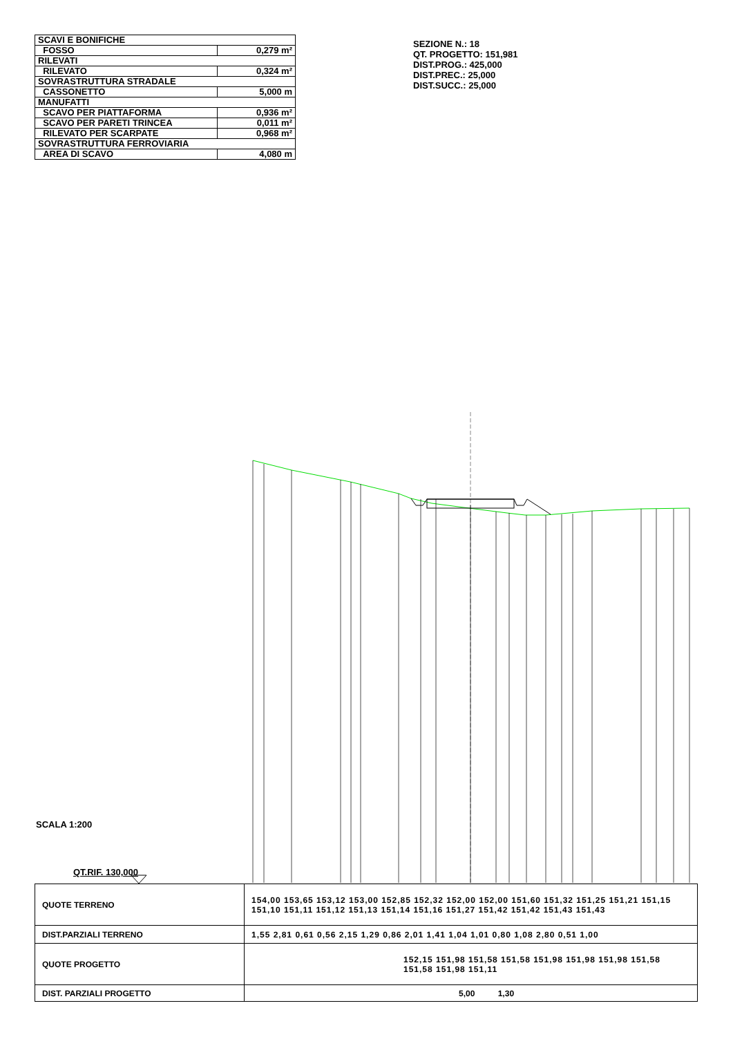| SCAVI E BONIFICHE | |
| FOSSO | 0,279 m² |
| RILEVATI | |
| RILEVATO | 0,324 m² |
| SOVRASTRUTTURA STRADALE | |
| CASSONETTO | 5,000 m |
| MANUFATTI | |
| SCAVO PER PIATTAFORMA | 0,936 m² |
| SCAVO PER PARETI TRINCEA | 0,011 m² |
| RILEVATO PER SCARPATE | 0,968 m² |
| SOVRASTRUTTURA FERROVIARIA | |
| AREA DI SCAVO | 4,080 m |
SEZIONE N.: 18
QT. PROGETTO: 151,981
DIST.PROG.: 425,000
DIST.PREC.: 25,000
DIST.SUCC.: 25,000
SCALA 1:200
QT.RIF. 130,000
| QUOTE TERRENO | 154,00 153,65 153,12 153,00 152,85 152,32 152,00 152,00 151,60 151,32 151,25 151,21 151,15 151,10 151,11 151,12 151,13 151,14 151,16 151,27 151,42 151,42 151,43 151,43 |
| DIST.PARZIALI TERRENO | 1,55 2,81 0,61 0,56 2,15 1,29 0,86 2,01 1,41 1,04 1,01 0,80 1,08 2,80 0,51 1,00 |
| QUOTE PROGETTO | 152,15 151,98 151,58 151,58 151,98 151,98 151,98 151,58 151,58 151,98 151,11 |
| DIST. PARZIALI PROGETTO | 5,00 1,30 |